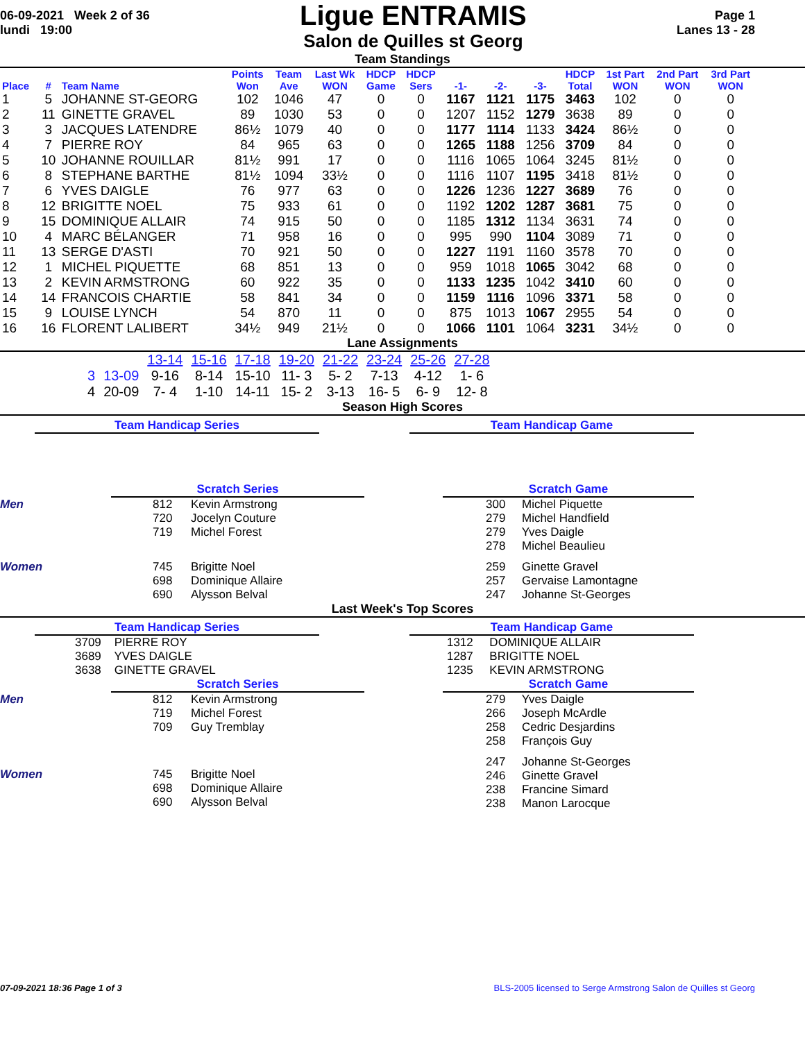06-09-2021 Week 2 of 36
lundi 19:00
Ligue ENTRAMIS
Salon de Quilles st Georg
Page 1
Lanes 13 - 28
Team Standings
| Place | # | Team Name | Points Won | Team Ave | Last Wk WON | HDCP Game | HDCP Sers | -1- | -2- | -3- | HDCP Total | 1st Part WON | 2nd Part WON | 3rd Part WON |
| --- | --- | --- | --- | --- | --- | --- | --- | --- | --- | --- | --- | --- | --- | --- |
| 1 | 5 | JOHANNE ST-GEORG | 102 | 1046 | 47 | 0 | 0 | 1167 | 1121 | 1175 | 3463 | 102 | 0 | 0 |
| 2 | 11 | GINETTE GRAVEL | 89 | 1030 | 53 | 0 | 0 | 1207 | 1152 | 1279 | 3638 | 89 | 0 | 0 |
| 3 | 3 | JACQUES LATENDRE | 86½ | 1079 | 40 | 0 | 0 | 1177 | 1114 | 1133 | 3424 | 86½ | 0 | 0 |
| 4 | 7 | PIERRE ROY | 84 | 965 | 63 | 0 | 0 | 1265 | 1188 | 1256 | 3709 | 84 | 0 | 0 |
| 5 | 10 | JOHANNE ROUILLAR | 81½ | 991 | 17 | 0 | 0 | 1116 | 1065 | 1064 | 3245 | 81½ | 0 | 0 |
| 6 | 8 | STEPHANE BARTHE | 81½ | 1094 | 33½ | 0 | 0 | 1116 | 1107 | 1195 | 3418 | 81½ | 0 | 0 |
| 7 | 6 | YVES DAIGLE | 76 | 977 | 63 | 0 | 0 | 1226 | 1236 | 1227 | 3689 | 76 | 0 | 0 |
| 8 | 12 | BRIGITTE NOEL | 75 | 933 | 61 | 0 | 0 | 1192 | 1202 | 1287 | 3681 | 75 | 0 | 0 |
| 9 | 15 | DOMINIQUE ALLAIR | 74 | 915 | 50 | 0 | 0 | 1185 | 1312 | 1134 | 3631 | 74 | 0 | 0 |
| 10 | 4 | MARC BÉLANGER | 71 | 958 | 16 | 0 | 0 | 995 | 990 | 1104 | 3089 | 71 | 0 | 0 |
| 11 | 13 | SERGE D'ASTI | 70 | 921 | 50 | 0 | 0 | 1227 | 1191 | 1160 | 3578 | 70 | 0 | 0 |
| 12 | 1 | MICHEL PIQUETTE | 68 | 851 | 13 | 0 | 0 | 959 | 1018 | 1065 | 3042 | 68 | 0 | 0 |
| 13 | 2 | KEVIN ARMSTRONG | 60 | 922 | 35 | 0 | 0 | 1133 | 1235 | 1042 | 3410 | 60 | 0 | 0 |
| 14 | 14 | FRANCOIS CHARTIE | 58 | 841 | 34 | 0 | 0 | 1159 | 1116 | 1096 | 3371 | 58 | 0 | 0 |
| 15 | 9 | LOUISE LYNCH | 54 | 870 | 11 | 0 | 0 | 875 | 1013 | 1067 | 2955 | 54 | 0 | 0 |
| 16 | 16 | FLORENT LALIBERT | 34½ | 949 | 21½ | 0 | 0 | 1066 | 1101 | 1064 | 3231 | 34½ | 0 | 0 |
Lane Assignments
| | | 13-14 | 15-16 | 17-18 | 19-20 | 21-22 | 23-24 | 25-26 | 27-28 |
| 3 | 13-09 | 9-16 | 8-14 | 15-10 | 11- 3 | 5- 2 | 7-13 | 4-12 | 1- 6 |
| 4 | 20-09 | 7- 4 | 1-10 | 14-11 | 15- 2 | 3-13 | 16- 5 | 6- 9 | 12- 8 |
Season High Scores
Team Handicap Series Team Handicap Game
Scratch Series Scratch Game
Men 812 Kevin Armstrong
720 Jocelyn Couture
719 Michel Forest
Women 745 Brigitte Noel
698 Dominique Allaire
690 Alysson Belval
300 Michel Piquette
279 Michel Handfield
279 Yves Daigle
278 Michel Beaulieu
259 Ginette Gravel
257 Gervaise Lamontagne
247 Johanne St-Georges
Last Week's Top Scores
Team Handicap Series Team Handicap Game
3709 PIERRE ROY
3689 YVES DAIGLE
3638 GINETTE GRAVEL
1312 DOMINIQUE ALLAIR
1287 BRIGITTE NOEL
1235 KEVIN ARMSTRONG
Scratch Series Scratch Game
Men 812 Kevin Armstrong
719 Michel Forest
709 Guy Tremblay
Women 745 Brigitte Noel
698 Dominique Allaire
690 Alysson Belval
279 Yves Daigle
266 Joseph McArdle
258 Cedric Desjardins
258 François Guy
247 Johanne St-Georges
246 Ginette Gravel
238 Francine Simard
238 Manon Larocque
07-09-2021 18:36 Page 1 of 3 BLS-2005 licensed to Serge Armstrong Salon de Quilles st Georg